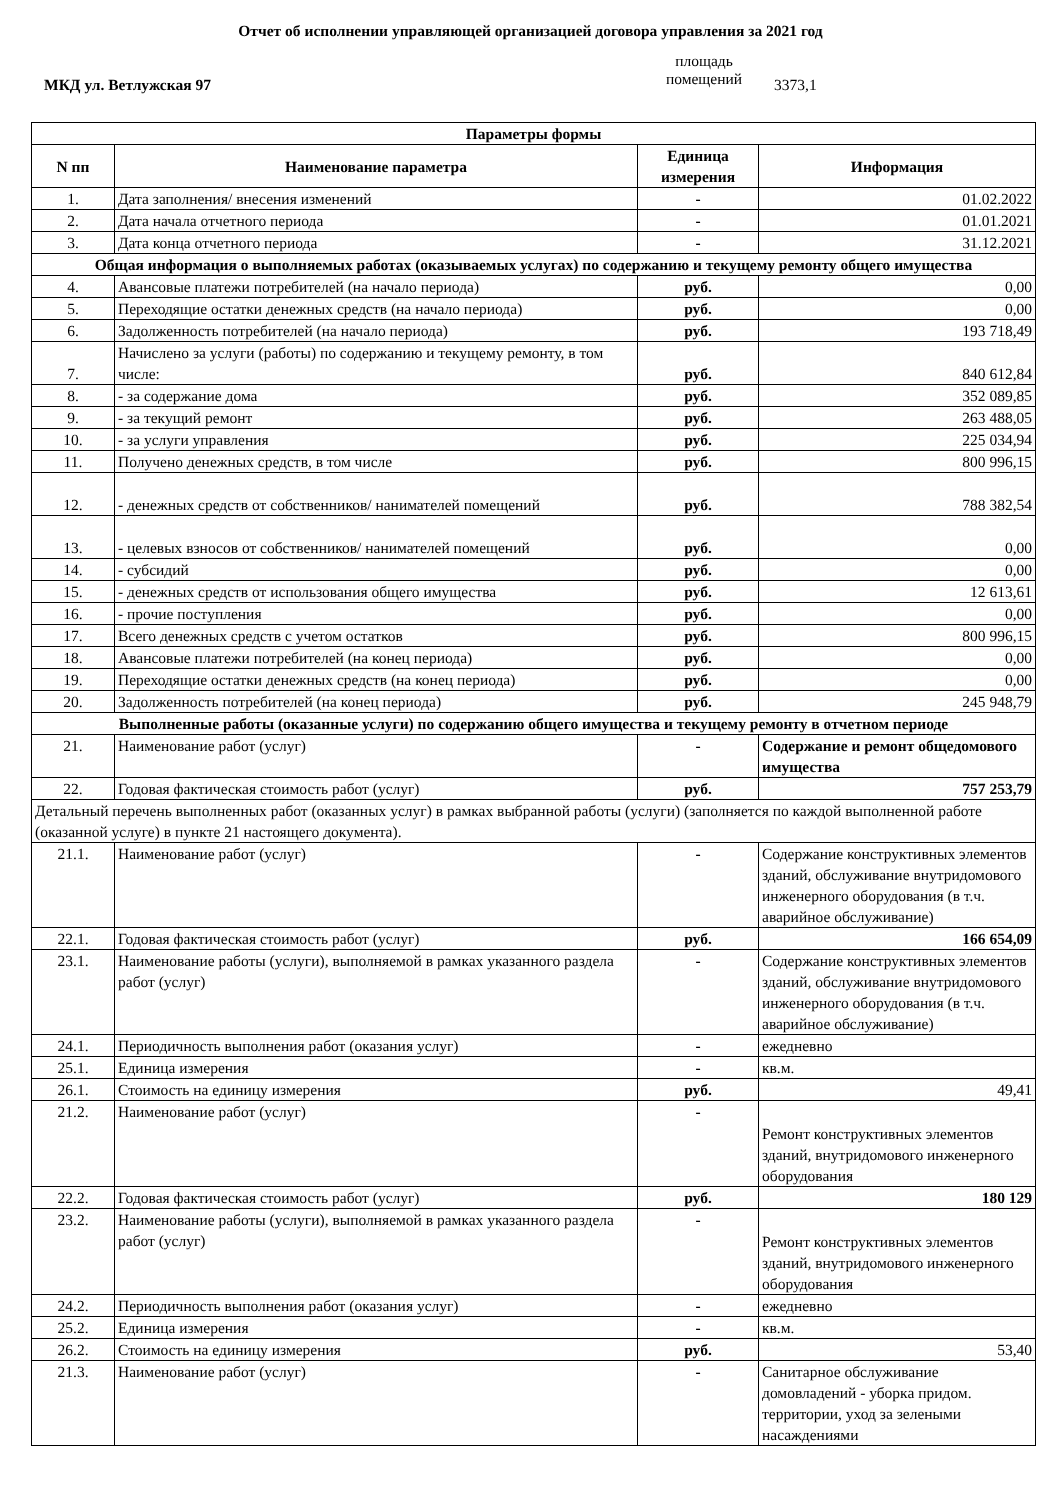Отчет об исполнении управляющей организацией договора управления за 2021 год
МКД ул. Ветлужская 97
площадь
помещений
3373,1
| Параметры формы | | | |
| --- | --- | --- | --- |
| N пп | Наименование параметра | Единица измерения | Информация |
| 1. | Дата заполнения/ внесения изменений | - | 01.02.2022 |
| 2. | Дата начала отчетного периода | - | 01.01.2021 |
| 3. | Дата конца отчетного периода | - | 31.12.2021 |
| Общая информация о выполняемых работах (оказываемых услугах) по содержанию и текущему ремонту общего имущества | | | |
| 4. | Авансовые платежи потребителей (на начало периода) | руб. | 0,00 |
| 5. | Переходящие остатки денежных средств (на начало периода) | руб. | 0,00 |
| 6. | Задолженность потребителей (на начало периода) | руб. | 193 718,49 |
| 7. | Начислено за услуги (работы) по содержанию и текущему ремонту, в том числе: | руб. | 840 612,84 |
| 8. | - за содержание дома | руб. | 352 089,85 |
| 9. | - за текущий ремонт | руб. | 263 488,05 |
| 10. | - за услуги управления | руб. | 225 034,94 |
| 11. | Получено денежных средств, в том числе | руб. | 800 996,15 |
| 12. | - денежных средств от собственников/ нанимателей помещений | руб. | 788 382,54 |
| 13. | - целевых взносов от собственников/ нанимателей помещений | руб. | 0,00 |
| 14. | - субсидий | руб. | 0,00 |
| 15. | - денежных средств от использования общего имущества | руб. | 12 613,61 |
| 16. | - прочие поступления | руб. | 0,00 |
| 17. | Всего денежных средств с учетом остатков | руб. | 800 996,15 |
| 18. | Авансовые платежи потребителей (на конец периода) | руб. | 0,00 |
| 19. | Переходящие остатки денежных средств (на конец периода) | руб. | 0,00 |
| 20. | Задолженность потребителей (на конец периода) | руб. | 245 948,79 |
| Выполненные работы (оказанные услуги) по содержанию общего имущества и текущему ремонту в отчетном периоде | | | |
| 21. | Наименование работ (услуг) | - | Содержание и ремонт общедомового имущества |
| 22. | Годовая фактическая стоимость работ (услуг) | руб. | 757 253,79 |
| Детальный перечень выполненных работ (оказанных услуг) в рамках выбранной работы (услуги) (заполняется по каждой выполненной работе (оказанной услуге) в пункте 21 настоящего документа). | | | |
| 21.1. | Наименование работ (услуг) | - | Содержание конструктивных элементов зданий, обслуживание внутридомового инженерного оборудования (в т.ч. аварийное обслуживание) |
| 22.1. | Годовая фактическая стоимость работ (услуг) | руб. | 166 654,09 |
| 23.1. | Наименование работы (услуги), выполняемой в рамках указанного раздела работ (услуг) | - | Содержание конструктивных элементов зданий, обслуживание внутридомового инженерного оборудования (в т.ч. аварийное обслуживание) |
| 24.1. | Периодичность выполнения работ (оказания услуг) | - | ежедневно |
| 25.1. | Единица измерения | - | кв.м. |
| 26.1. | Стоимость на единицу измерения | руб. | 49,41 |
| 21.2. | Наименование работ (услуг) | - | Ремонт конструктивных элементов зданий, внутридомового инженерного оборудования |
| 22.2. | Годовая фактическая стоимость работ (услуг) | руб. | 180 129 |
| 23.2. | Наименование работы (услуги), выполняемой в рамках указанного раздела работ (услуг) | - | Ремонт конструктивных элементов зданий, внутридомового инженерного оборудования |
| 24.2. | Периодичность выполнения работ (оказания услуг) | - | ежедневно |
| 25.2. | Единица измерения | - | кв.м. |
| 26.2. | Стоимость на единицу измерения | руб. | 53,40 |
| 21.3. | Наименование работ (услуг) | - | Санитарное обслуживание домовладений - уборка придом. территории, уход за зелеными насаждениями |